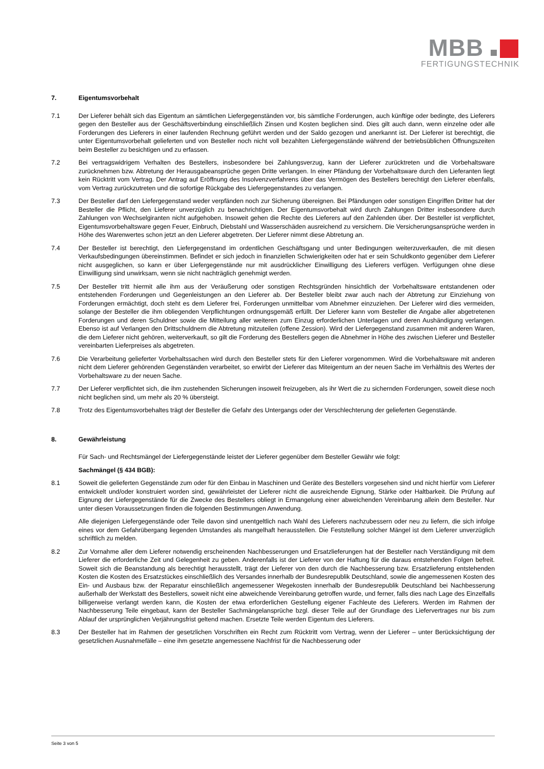MBB
FERTIGUNGSTECHNIK
7. Eigentumsvorbehalt
7.1 Der Lieferer behält sich das Eigentum an sämtlichen Liefergegenständen vor, bis sämtliche Forderungen, auch künftige oder bedingte, des Lieferers gegen den Besteller aus der Geschäftsverbindung einschließlich Zinsen und Kosten beglichen sind. Dies gilt auch dann, wenn einzelne oder alle Forderungen des Lieferers in einer laufenden Rechnung geführt werden und der Saldo gezogen und anerkannt ist. Der Lieferer ist berechtigt, die unter Eigentumsvorbehalt gelieferten und von Besteller noch nicht voll bezahlten Liefergegenstände während der betriebsüblichen Öffnungszeiten beim Besteller zu besichtigen und zu erfassen.
7.2 Bei vertragswidrigem Verhalten des Bestellers, insbesondere bei Zahlungsverzug, kann der Lieferer zurücktreten und die Vorbehaltsware zurücknehmen bzw. Abtretung der Herausgabeansprüche gegen Dritte verlangen. In einer Pfändung der Vorbehaltsware durch den Lieferanten liegt kein Rücktritt vom Vertrag. Der Antrag auf Eröffnung des Insolvenzverfahrens über das Vermögen des Bestellers berechtigt den Lieferer ebenfalls, vom Vertrag zurückzutreten und die sofortige Rückgabe des Liefergegenstandes zu verlangen.
7.3 Der Besteller darf den Liefergegenstand weder verpfänden noch zur Sicherung übereignen. Bei Pfändungen oder sonstigen Eingriffen Dritter hat der Besteller die Pflicht, den Lieferer unverzüglich zu benachrichtigen. Der Eigentumsvorbehalt wird durch Zahlungen Dritter insbesondere durch Zahlungen von Wechselgiranten nicht aufgehoben. Insoweit gehen die Rechte des Lieferers auf den Zahlenden über. Der Besteller ist verpflichtet, Eigentumsvorbehaltsware gegen Feuer, Einbruch, Diebstahl und Wasserschäden ausreichend zu versichern. Die Versicherungsansprüche werden in Höhe des Warenwertes schon jetzt an den Lieferer abgetreten. Der Lieferer nimmt diese Abtretung an.
7.4 Der Besteller ist berechtigt, den Liefergegenstand im ordentlichen Geschäftsgang und unter Bedingungen weiterzuverkaufen, die mit diesen Verkaufsbedingungen übereinstimmen. Befindet er sich jedoch in finanziellen Schwierigkeiten oder hat er sein Schuldkonto gegenüber dem Lieferer nicht ausgeglichen, so kann er über Liefergegenstände nur mit ausdrücklicher Einwilligung des Lieferers verfügen. Verfügungen ohne diese Einwilligung sind unwirksam, wenn sie nicht nachträglich genehmigt werden.
7.5 Der Besteller tritt hiermit alle ihm aus der Veräußerung oder sonstigen Rechtsgründen hinsichtlich der Vorbehaltsware entstandenen oder entstehenden Forderungen und Gegenleistungen an den Lieferer ab. Der Besteller bleibt zwar auch nach der Abtretung zur Einziehung von Forderungen ermächtigt, doch steht es dem Lieferer frei, Forderungen unmittelbar vom Abnehmer einzuziehen. Der Lieferer wird dies vermeiden, solange der Besteller die ihm obliegenden Verpflichtungen ordnungsgemäß erfüllt. Der Lieferer kann vom Besteller die Angabe aller abgetretenen Forderungen und deren Schuldner sowie die Mitteilung aller weiteren zum Einzug erforderlichen Unterlagen und deren Aushändigung verlangen. Ebenso ist auf Verlangen den Drittschuldnern die Abtretung mitzuteilen (offene Zession). Wird der Liefergegenstand zusammen mit anderen Waren, die dem Lieferer nicht gehören, weiterverkauft, so gilt die Forderung des Bestellers gegen die Abnehmer in Höhe des zwischen Lieferer und Besteller vereinbarten Lieferpreises als abgetreten.
7.6 Die Verarbeitung gelieferter Vorbehaltssachen wird durch den Besteller stets für den Lieferer vorgenommen. Wird die Vorbehaltsware mit anderen nicht dem Lieferer gehörenden Gegenständen verarbeitet, so erwirbt der Lieferer das Miteigentum an der neuen Sache im Verhältnis des Wertes der Vorbehaltsware zu der neuen Sache.
7.7 Der Lieferer verpflichtet sich, die ihm zustehenden Sicherungen insoweit freizugeben, als ihr Wert die zu sichernden Forderungen, soweit diese noch nicht beglichen sind, um mehr als 20 % übersteigt.
7.8 Trotz des Eigentumsvorbehaltes trägt der Besteller die Gefahr des Untergangs oder der Verschlechterung der gelieferten Gegenstände.
8. Gewährleistung
Für Sach- und Rechtsmängel der Liefergegenstände leistet der Lieferer gegenüber dem Besteller Gewähr wie folgt:
Sachmängel (§ 434 BGB):
8.1 Soweit die gelieferten Gegenstände zum oder für den Einbau in Maschinen und Geräte des Bestellers vorgesehen sind und nicht hierfür vom Lieferer entwickelt und/oder konstruiert worden sind, gewährleistet der Lieferer nicht die ausreichende Eignung, Stärke oder Haltbarkeit. Die Prüfung auf Eignung der Liefergegenstände für die Zwecke des Bestellers obliegt in Ermangelung einer abweichenden Vereinbarung allein dem Besteller. Nur unter diesen Voraussetzungen finden die folgenden Bestimmungen Anwendung.
Alle diejenigen Liefergegenstände oder Teile davon sind unentgeltlich nach Wahl des Lieferers nachzubessern oder neu zu liefern, die sich infolge eines vor dem Gefahrübergang liegenden Umstandes als mangelhaft herausstellen. Die Feststellung solcher Mängel ist dem Lieferer unverzüglich schriftlich zu melden.
8.2 Zur Vornahme aller dem Lieferer notwendig erscheinenden Nachbesserungen und Ersatzlieferungen hat der Besteller nach Verständigung mit dem Lieferer die erforderliche Zeit und Gelegenheit zu geben. Anderenfalls ist der Lieferer von der Haftung für die daraus entstehenden Folgen befreit. Soweit sich die Beanstandung als berechtigt herausstellt, trägt der Lieferer von den durch die Nachbesserung bzw. Ersatzlieferung entstehenden Kosten die Kosten des Ersatzstückes einschließlich des Versandes innerhalb der Bundesrepublik Deutschland, sowie die angemessenen Kosten des Ein- und Ausbaus bzw. der Reparatur einschließlich angemessener Wegekosten innerhalb der Bundesrepublik Deutschland bei Nachbesserung außerhalb der Werkstatt des Bestellers, soweit nicht eine abweichende Vereinbarung getroffen wurde, und ferner, falls dies nach Lage des Einzelfalls billigerweise verlangt werden kann, die Kosten der etwa erforderlichen Gestellung eigener Fachleute des Lieferers. Werden im Rahmen der Nachbesserung Teile eingebaut, kann der Besteller Sachmängelansprüche bzgl. dieser Teile auf der Grundlage des Liefervertrages nur bis zum Ablauf der ursprünglichen Verjährungsfrist geltend machen. Ersetzte Teile werden Eigentum des Lieferers.
8.3 Der Besteller hat im Rahmen der gesetzlichen Vorschriften ein Recht zum Rücktritt vom Vertrag, wenn der Lieferer – unter Berücksichtigung der gesetzlichen Ausnahmefälle – eine ihm gesetzte angemessene Nachfrist für die Nachbesserung oder
Seite 3 von 5